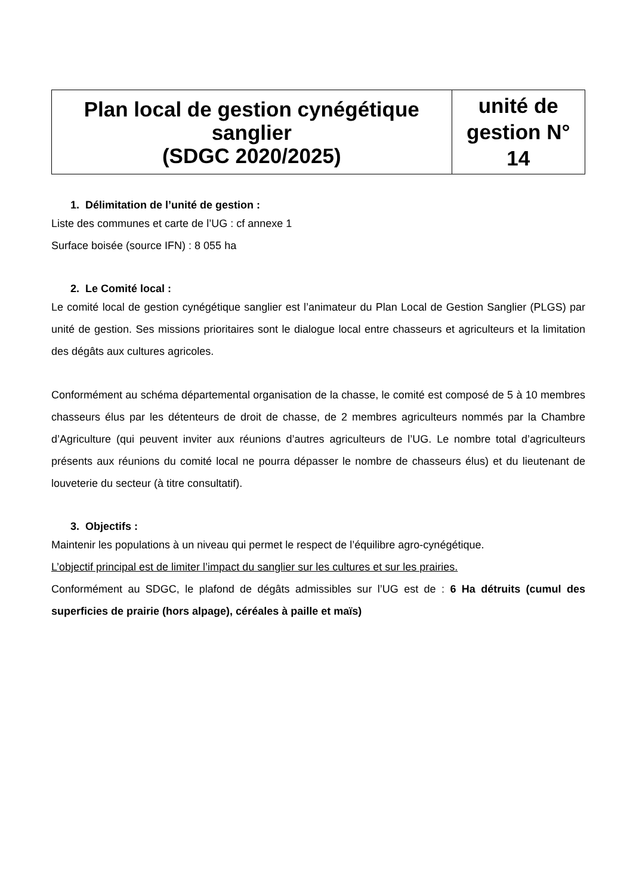| Plan local de gestion cynégétique sanglier (SDGC 2020/2025) | unité de gestion N° 14 |
1. Délimitation de l’unité de gestion :
Liste des communes et carte de l’UG : cf annexe 1
Surface boisée (source IFN) : 8 055 ha
2. Le Comité local :
Le comité local de gestion cynégétique sanglier est l’animateur du Plan Local de Gestion Sanglier (PLGS) par unité de gestion. Ses missions prioritaires sont le dialogue local entre chasseurs et agriculteurs et la limitation des dégâts aux cultures agricoles.
Conformément au schéma départemental organisation de la chasse, le comité est composé de 5 à 10 membres chasseurs élus par les détenteurs de droit de chasse, de 2 membres agriculteurs nommés par la Chambre d’Agriculture (qui peuvent inviter aux réunions d’autres agriculteurs de l’UG. Le nombre total d’agriculteurs présents aux réunions du comité local ne pourra dépasser le nombre de chasseurs élus) et du lieutenant de louveterie du secteur (à titre consultatif).
3. Objectifs :
Maintenir les populations à un niveau qui permet le respect de l’équilibre agro-cynégétique.
L’objectif principal est de limiter l’impact du sanglier sur les cultures et sur les prairies.
Conformément au SDGC, le plafond de dégâts admissibles sur l’UG est de : 6 Ha détruits (cumul des superficies de prairie (hors alpage), céréales à paille et maïs)